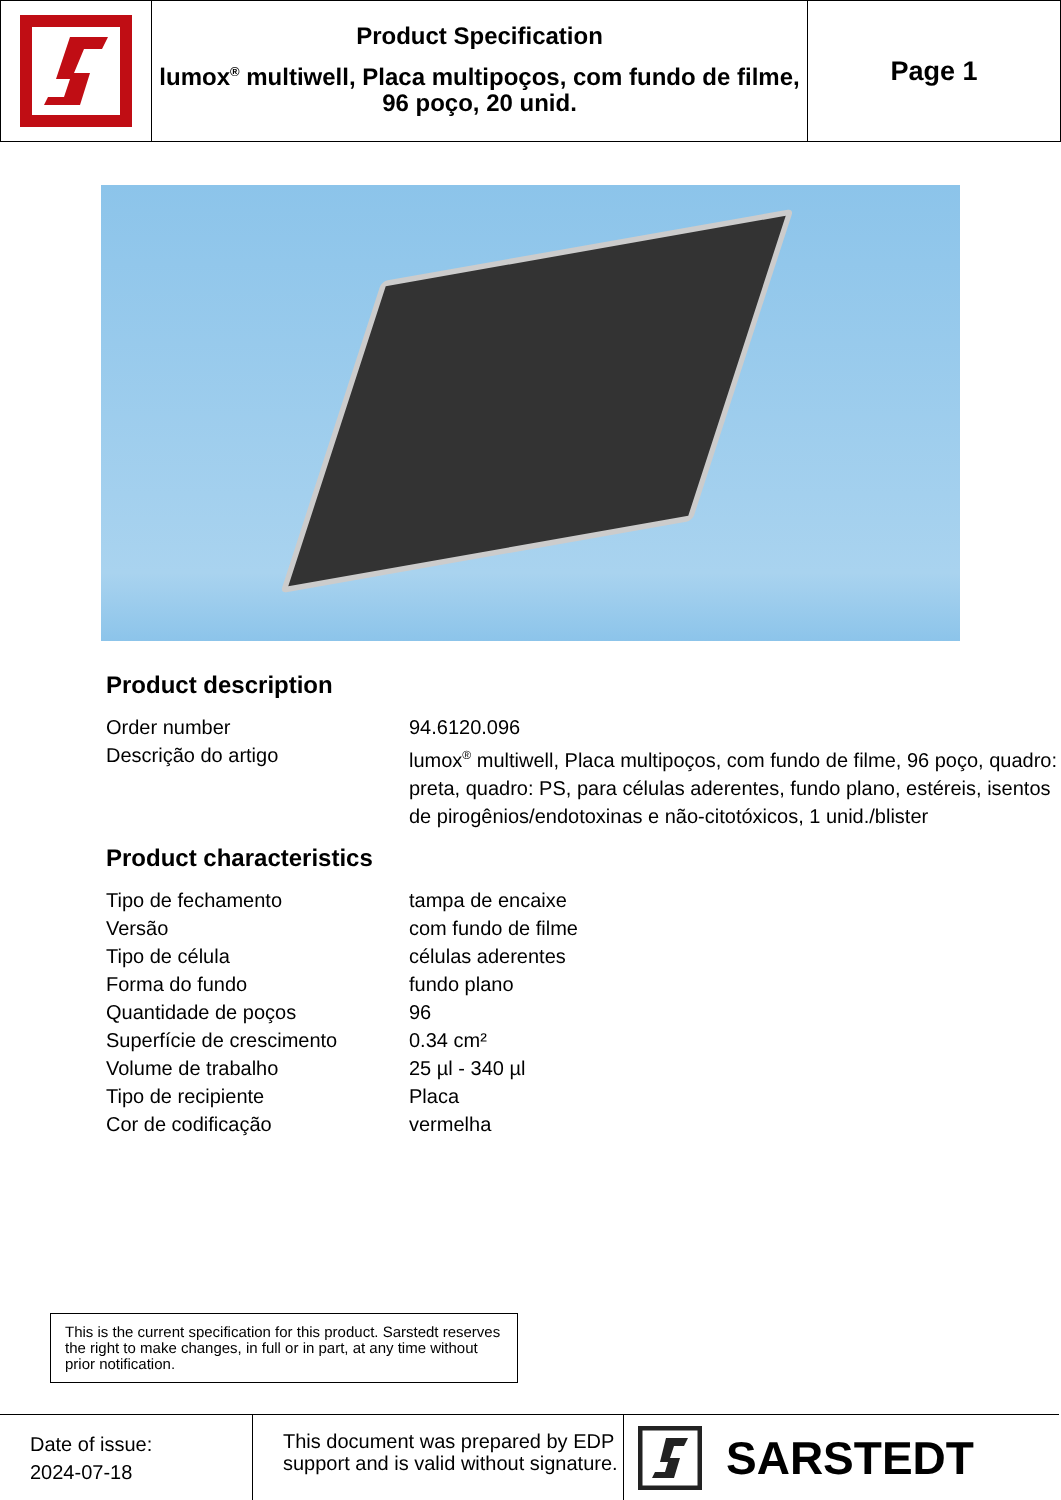Product Specification
lumox<sup>®</sup> multiwell, Placa multipoços, com fundo de filme, 96 poço, 20 unid.
Page 1
Product description
| Order number | 94.6120.096 |
| Descrição do artigo | lumox<sup>®</sup> multiwell, Placa multipoços, com fundo de filme, 96 poço, quadro: preta, quadro: PS, para células aderentes, fundo plano, estéreis, isentos de pirogênios/endotoxinas e não-citotóxicos, 1 unid./blister |
Product characteristics
| Tipo de fechamento | tampa de encaixe |
| Versão | com fundo de filme |
| Tipo de célula | células aderentes |
| Forma do fundo | fundo plano |
| Quantidade de poços | 96 |
| Superfície de crescimento | 0.34 cm² |
| Volume de trabalho | 25 µl - 340 µl |
| Tipo de recipiente | Placa |
| Cor de codificação | vermelha |
This is the current specification for this product. Sarstedt reserves the right to make changes, in full or in part, at any time without prior notification.
Date of issue:
2024-07-18
This document was prepared by EDP support and is valid without signature.
SARSTEDT